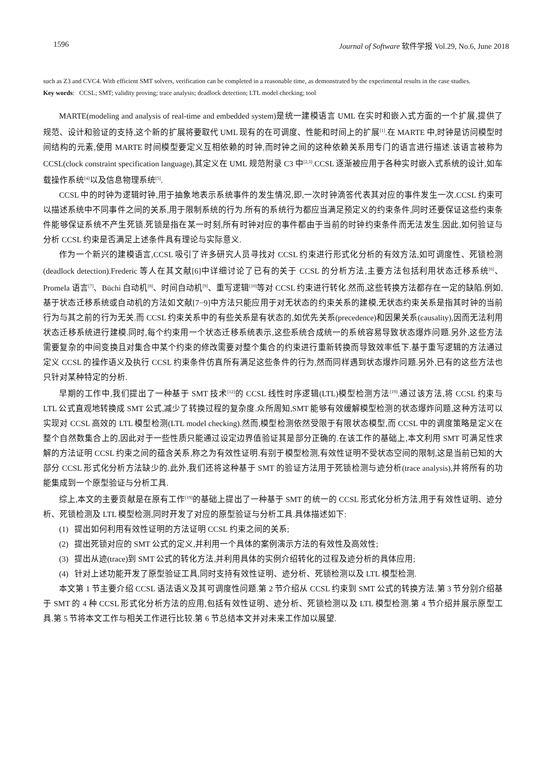1596 Journal of Software 软件学报 Vol.29, No.6, June 2018
such as Z3 and CVC4. With efficient SMT solvers, verification can be completed in a reasonable time, as demonstrated by the experimental results in the case studies.
Key words: CCSL; SMT; validity proving; trace analysis; deadlock detection; LTL model checking; tool
MARTE(modeling and analysis of real-time and embedded system)是统一建模语言 UML 在实时和嵌入式方面的一个扩展,提供了规范、设计和验证的支持,这个新的扩展将要取代 UML 现有的在可调度、性能和时间上的扩展<sup>[1]</sup>.在 MARTE 中,时钟是访问模型时间结构的元素,使用 MARTE 时间模型要定义互相依赖的时钟,而时钟之间的这种依赖关系用专门的语言进行描述.该语言被称为 CCSL(clock constraint specification language),其定义在 UML 规范附录 C3 中<sup>[2,3]</sup>.CCSL 逐渐被应用于各种实时嵌入式系统的设计,如车载操作系统<sup>[4]</sup>以及信息物理系统<sup>[5]</sup>.
CCSL 中的时钟为逻辑时钟,用于抽象地表示系统事件的发生情况,即,一次时钟滴答代表其对应的事件发生一次.CCSL 约束可以描述系统中不同事件之间的关系,用于限制系统的行为.所有的系统行为都应当满足预定义的约束条件,同时还要保证这些约束条件能够保证系统不产生死锁.死锁是指在某一时刻,所有时钟对应的事件都由于当前的时钟约束条件而无法发生.因此,如何验证与分析 CCSL 约束是否满足上述条件具有理论与实际意义.
作为一个新兴的建模语言,CCSL 吸引了许多研究人员寻找对 CCSL 约束进行形式化分析的有效方法,如可调度性、死锁检测(deadlock detection).Frederic 等人在其文献[6]中详细讨论了已有的关于 CCSL 的分析方法,主要方法包括利用状态迁移系统<sup>[6]</sup>、Promela 语言<sup>[7]</sup>、Büchi 自动机<sup>[8]</sup>、时间自动机<sup>[9]</sup>、重写逻辑<sup>[10]</sup>等对 CCSL 约束进行转化.然而,这些转换方法都存在一定的缺陷.例如,基于状态迁移系统或自动机的方法如文献[7−9]中方法只能应用于对无状态的约束关系的建模,无状态约束关系是指其时钟的当前行为与其之前的行为无关.而 CCSL 约束关系中的有些关系是有状态的,如优先关系(precedence)和因果关系(causality),因而无法利用状态迁移系统进行建模.同时,每个约束用一个状态迁移系统表示,这些系统合成统一的系统容易导致状态爆炸问题.另外,这些方法需要复杂的中间变换且对集合中某个约束的修改需要对整个集合的约束进行重新转换而导致效率低下.基于重写逻辑的方法通过定义 CCSL 的操作语义及执行 CCSL 约束条件仿真所有满足这些条件的行为,然而同样遇到状态爆炸问题.另外,已有的这些方法也只针对某种特定的分析.
早期的工作中,我们提出了一种基于 SMT 技术<sup>[12]</sup>的 CCSL 线性时序逻辑(LTL)模型检测方法<sup>[19]</sup>.通过该方法,将 CCSL 约束与 LTL 公式直观地转换成 SMT 公式,减少了转换过程的复杂度.众所周知,SMT 能够有效缓解模型检测的状态爆炸问题,这种方法可以实现对 CCSL 高效的 LTL 模型检测(LTL model checking).然而,模型检测依然受限于有限状态模型,而 CCSL 中的调度策略是定义在整个自然数集合上的,因此对于一些性质只能通过设定边界值验证其是部分正确的.在该工作的基础上,本文利用 SMT 可满足性求解的方法证明 CCSL 约束之间的蕴含关系,称之为有效性证明.有别于模型检测,有效性证明不受状态空间的限制,这是当前已知的大部分 CCSL 形式化分析方法缺少的.此外,我们还将这种基于 SMT 的验证方法用于死锁检测与迹分析(trace analysis),并将所有的功能集成到一个原型验证与分析工具.
综上,本文的主要贡献是在原有工作<sup>[19]</sup>的基础上提出了一种基于 SMT 的统一的 CCSL 形式化分析方法,用于有效性证明、迹分析、死锁检测及 LTL 模型检测,同时开发了对应的原型验证与分析工具.具体描述如下:
(1) 提出如何利用有效性证明的方法证明 CCSL 约束之间的关系;
(2) 提出死锁对应的 SMT 公式的定义,并利用一个具体的案例演示方法的有效性及高效性;
(3) 提出从迹(trace)到 SMT 公式的转化方法,并利用具体的实例介绍转化的过程及迹分析的具体应用;
(4) 针对上述功能开发了原型验证工具,同时支持有效性证明、迹分析、死锁检测以及 LTL 模型检测.
本文第 1 节主要介绍 CCSL 语法语义及其可调度性问题.第 2 节介绍从 CCSL 约束到 SMT 公式的转换方法.第 3 节分别介绍基于 SMT 的 4 种 CCSL 形式化分析方法的应用,包括有效性证明、迹分析、死锁检测以及 LTL 模型检测.第 4 节介绍并展示原型工具.第 5 节将本文工作与相关工作进行比较.第 6 节总结本文并对未来工作加以展望.